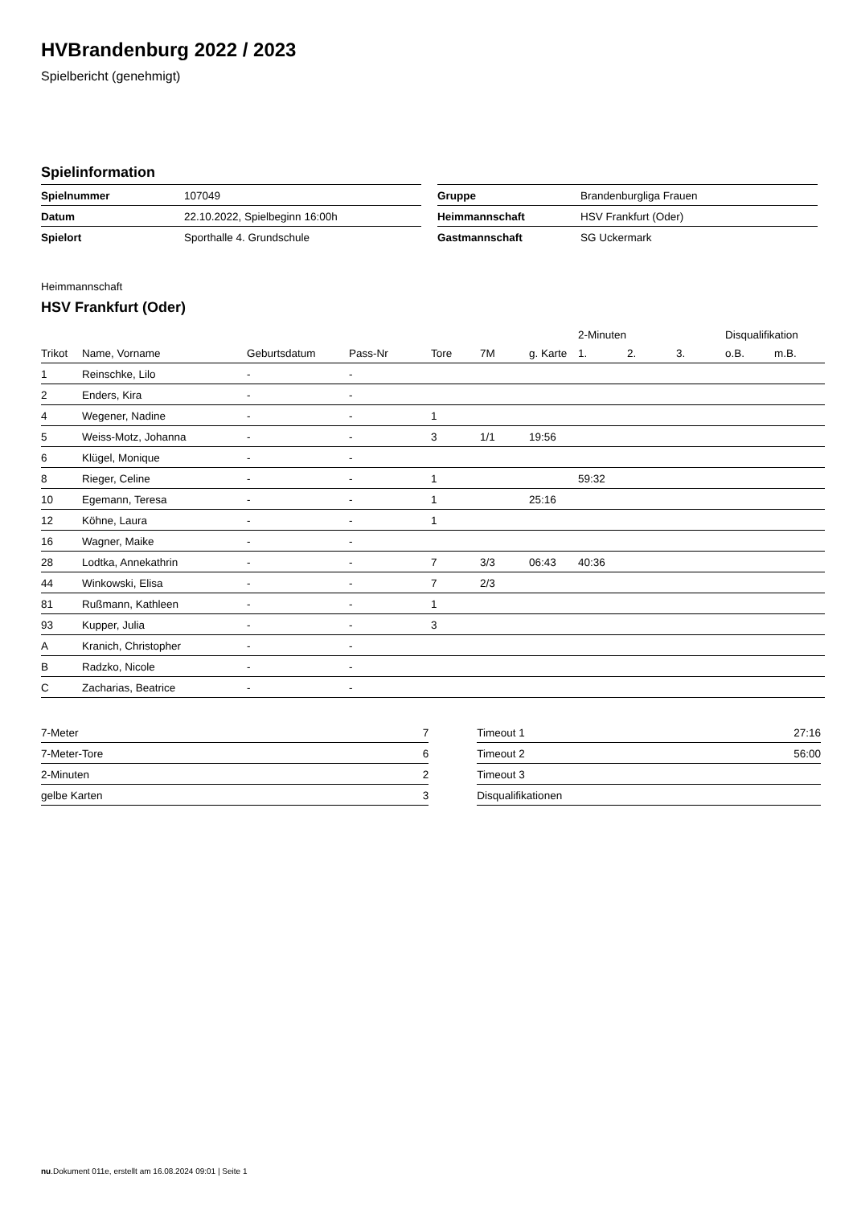HVBrandenburg 2022 / 2023
Spielbericht (genehmigt)
Spielinformation
| Spielnummer | 107049 |
| Datum | 22.10.2022, Spielbeginn 16:00h |
| Spielort | Sporthalle 4. Grundschule |
| Gruppe | Brandenburgliga Frauen |
| Heimmannschaft | HSV Frankfurt (Oder) |
| Gastmannschaft | SG Uckermark |
Heimmannschaft
HSV Frankfurt (Oder)
| | | | | | | | 2-Minuten | | | Disqualifikation | |
| --- | --- | --- | --- | --- | --- | --- | --- | --- | --- | --- | --- |
| Trikot | Name, Vorname | Geburtsdatum | Pass-Nr | Tore | 7M | g. Karte | 1. | 2. | 3. | o.B. | m.B. |
| 1 | Reinschke, Lilo | - | - | | | | | | | | |
| 2 | Enders, Kira | - | - | | | | | | | | |
| 4 | Wegener, Nadine | - | - | 1 | | | | | | | |
| 5 | Weiss-Motz, Johanna | - | - | 3 | 1/1 | 19:56 | | | | | |
| 6 | Klügel, Monique | - | - | | | | | | | | |
| 8 | Rieger, Celine | - | - | 1 | | | 59:32 | | | | |
| 10 | Egemann, Teresa | - | - | 1 | | 25:16 | | | | | |
| 12 | Köhne, Laura | - | - | 1 | | | | | | | |
| 16 | Wagner, Maike | - | - | | | | | | | | |
| 28 | Lodtka, Annekathrin | - | - | 7 | 3/3 | 06:43 | 40:36 | | | | |
| 44 | Winkowski, Elisa | - | - | 7 | 2/3 | | | | | | |
| 81 | Rußmann, Kathleen | - | - | 1 | | | | | | | |
| 93 | Kupper, Julia | - | - | 3 | | | | | | | |
| A | Kranich, Christopher | - | - | | | | | | | | |
| B | Radzko, Nicole | - | - | | | | | | | | |
| C | Zacharias, Beatrice | - | - | | | | | | | | |
| 7-Meter | 7 |
| 7-Meter-Tore | 6 |
| 2-Minuten | 2 |
| gelbe Karten | 3 |
| Timeout 1 | 27:16 |
| Timeout 2 | 56:00 |
| Timeout 3 | |
| Disqualifikationen | |
nu.Dokument 011e, erstellt am 16.08.2024 09:01 | Seite 1